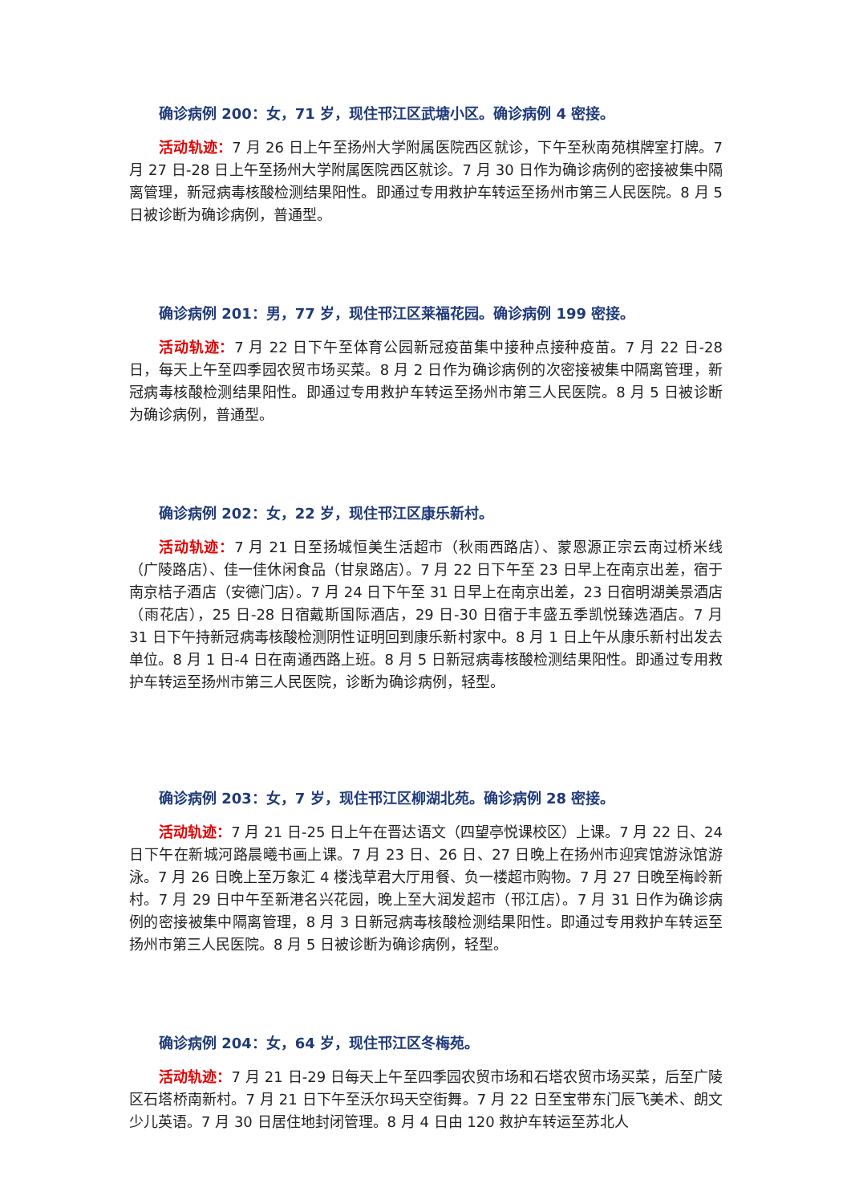确诊病例 200：女，71 岁，现住邗江区武塘小区。确诊病例 4 密接。
活动轨迹：7 月 26 日上午至扬州大学附属医院西区就诊，下午至秋南苑棋牌室打牌。7 月 27 日-28 日上午至扬州大学附属医院西区就诊。7 月 30 日作为确诊病例的密接被集中隔离管理，新冠病毒核酸检测结果阳性。即通过专用救护车转运至扬州市第三人民医院。8 月 5 日被诊断为确诊病例，普通型。
确诊病例 201：男，77 岁，现住邗江区莱福花园。确诊病例 199 密接。
活动轨迹：7 月 22 日下午至体育公园新冠疫苗集中接种点接种疫苗。7 月 22 日-28 日，每天上午至四季园农贸市场买菜。8 月 2 日作为确诊病例的次密接被集中隔离管理，新冠病毒核酸检测结果阳性。即通过专用救护车转运至扬州市第三人民医院。8 月 5 日被诊断为确诊病例，普通型。
确诊病例 202：女，22 岁，现住邗江区康乐新村。
活动轨迹：7 月 21 日至扬城恒美生活超市（秋雨西路店）、蒙恩源正宗云南过桥米线（广陵路店）、佳一佳休闲食品（甘泉路店）。7 月 22 日下午至 23 日早上在南京出差，宿于南京桔子酒店（安德门店）。7 月 24 日下午至 31 日早上在南京出差，23 日宿明湖美景酒店（雨花店），25 日-28 日宿戴斯国际酒店，29 日-30 日宿于丰盛五季凯悦臻选酒店。7 月 31 日下午持新冠病毒核酸检测阴性证明回到康乐新村家中。8 月 1 日上午从康乐新村出发去单位。8 月 1 日-4 日在南通西路上班。8 月 5 日新冠病毒核酸检测结果阳性。即通过专用救护车转运至扬州市第三人民医院，诊断为确诊病例，轻型。
确诊病例 203：女，7 岁，现住邗江区柳湖北苑。确诊病例 28 密接。
活动轨迹：7 月 21 日-25 日上午在晋达语文（四望亭悦课校区）上课。7 月 22 日、24 日下午在新城河路晨曦书画上课。7 月 23 日、26 日、27 日晚上在扬州市迎宾馆游泳馆游泳。7 月 26 日晚上至万象汇 4 楼浅草君大厅用餐、负一楼超市购物。7 月 27 日晚至梅岭新村。7 月 29 日中午至新港名兴花园，晚上至大润发超市（邗江店）。7 月 31 日作为确诊病例的密接被集中隔离管理，8 月 3 日新冠病毒核酸检测结果阳性。即通过专用救护车转运至扬州市第三人民医院。8 月 5 日被诊断为确诊病例，轻型。
确诊病例 204：女，64 岁，现住邗江区冬梅苑。
活动轨迹：7 月 21 日-29 日每天上午至四季园农贸市场和石塔农贸市场买菜，后至广陵区石塔桥南新村。7 月 21 日下午至沃尔玛天空街舞。7 月 22 日至宝带东门辰飞美术、朗文少儿英语。7 月 30 日居住地封闭管理。8 月 4 日由 120 救护车转运至苏北人